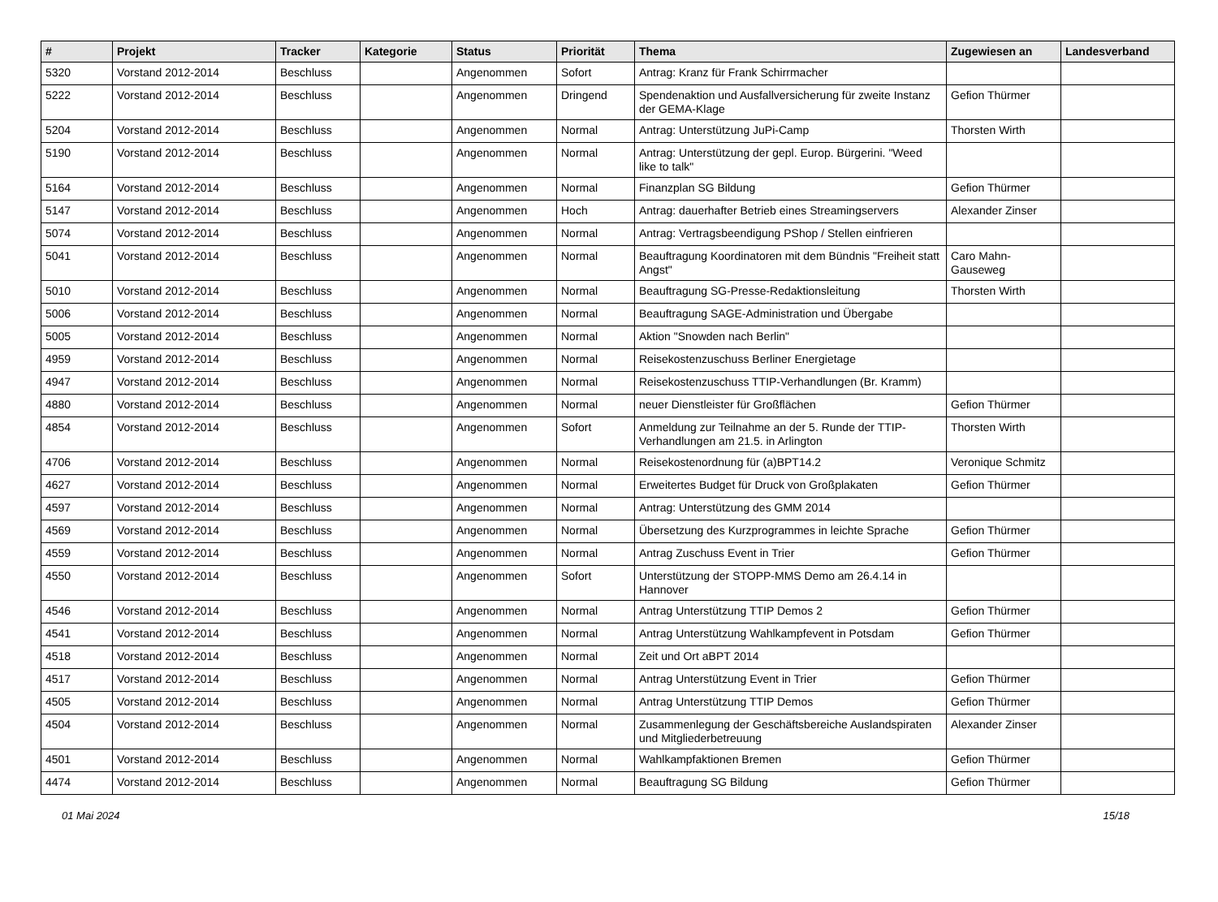| # | Projekt | Tracker | Kategorie | Status | Priorität | Thema | Zugewiesen an | Landesverband |
| --- | --- | --- | --- | --- | --- | --- | --- | --- |
| 5320 | Vorstand 2012-2014 | Beschluss | | Angenommen | Sofort | Antrag: Kranz für Frank Schirrmacher | | |
| 5222 | Vorstand 2012-2014 | Beschluss | | Angenommen | Dringend | Spendenaktion und Ausfallversicherung für zweite Instanz der GEMA-Klage | Gefion Thürmer | |
| 5204 | Vorstand 2012-2014 | Beschluss | | Angenommen | Normal | Antrag: Unterstützung JuPi-Camp | Thorsten Wirth | |
| 5190 | Vorstand 2012-2014 | Beschluss | | Angenommen | Normal | Antrag: Unterstützung der gepl. Europ. Bürgerini. "Weed like to talk" | | |
| 5164 | Vorstand 2012-2014 | Beschluss | | Angenommen | Normal | Finanzplan SG Bildung | Gefion Thürmer | |
| 5147 | Vorstand 2012-2014 | Beschluss | | Angenommen | Hoch | Antrag: dauerhafter Betrieb eines Streamingservers | Alexander Zinser | |
| 5074 | Vorstand 2012-2014 | Beschluss | | Angenommen | Normal | Antrag: Vertragsbeendigung PShop / Stellen einfrieren | | |
| 5041 | Vorstand 2012-2014 | Beschluss | | Angenommen | Normal | Beauftragung Koordinatoren mit dem Bündnis "Freiheit statt Angst" | Caro Mahn-Gauseweg | |
| 5010 | Vorstand 2012-2014 | Beschluss | | Angenommen | Normal | Beauftragung SG-Presse-Redaktionsleitung | Thorsten Wirth | |
| 5006 | Vorstand 2012-2014 | Beschluss | | Angenommen | Normal | Beauftragung SAGE-Administration und Übergabe | | |
| 5005 | Vorstand 2012-2014 | Beschluss | | Angenommen | Normal | Aktion "Snowden nach Berlin" | | |
| 4959 | Vorstand 2012-2014 | Beschluss | | Angenommen | Normal | Reisekostenzuschuss Berliner Energietage | | |
| 4947 | Vorstand 2012-2014 | Beschluss | | Angenommen | Normal | Reisekostenzuschuss TTIP-Verhandlungen (Br. Kramm) | | |
| 4880 | Vorstand 2012-2014 | Beschluss | | Angenommen | Normal | neuer Dienstleister für Großflächen | Gefion Thürmer | |
| 4854 | Vorstand 2012-2014 | Beschluss | | Angenommen | Sofort | Anmeldung zur Teilnahme an der 5. Runde der TTIP-Verhandlungen am 21.5. in Arlington | Thorsten Wirth | |
| 4706 | Vorstand 2012-2014 | Beschluss | | Angenommen | Normal | Reisekostenordnung für (a)BPT14.2 | Veronique Schmitz | |
| 4627 | Vorstand 2012-2014 | Beschluss | | Angenommen | Normal | Erweitertes Budget für Druck von Großplakaten | Gefion Thürmer | |
| 4597 | Vorstand 2012-2014 | Beschluss | | Angenommen | Normal | Antrag: Unterstützung des GMM 2014 | | |
| 4569 | Vorstand 2012-2014 | Beschluss | | Angenommen | Normal | Übersetzung des Kurzprogrammes in leichte Sprache | Gefion Thürmer | |
| 4559 | Vorstand 2012-2014 | Beschluss | | Angenommen | Normal | Antrag Zuschuss Event in Trier | Gefion Thürmer | |
| 4550 | Vorstand 2012-2014 | Beschluss | | Angenommen | Sofort | Unterstützung der STOPP-MMS Demo am 26.4.14 in Hannover | | |
| 4546 | Vorstand 2012-2014 | Beschluss | | Angenommen | Normal | Antrag Unterstützung TTIP Demos 2 | Gefion Thürmer | |
| 4541 | Vorstand 2012-2014 | Beschluss | | Angenommen | Normal | Antrag Unterstützung Wahlkampfevent in Potsdam | Gefion Thürmer | |
| 4518 | Vorstand 2012-2014 | Beschluss | | Angenommen | Normal | Zeit und Ort aBPT 2014 | | |
| 4517 | Vorstand 2012-2014 | Beschluss | | Angenommen | Normal | Antrag Unterstützung Event in Trier | Gefion Thürmer | |
| 4505 | Vorstand 2012-2014 | Beschluss | | Angenommen | Normal | Antrag Unterstützung TTIP Demos | Gefion Thürmer | |
| 4504 | Vorstand 2012-2014 | Beschluss | | Angenommen | Normal | Zusammenlegung der Geschäftsbereiche Auslandspiraten und Mitgliederbetreuung | Alexander Zinser | |
| 4501 | Vorstand 2012-2014 | Beschluss | | Angenommen | Normal | Wahlkampfaktionen Bremen | Gefion Thürmer | |
| 4474 | Vorstand 2012-2014 | Beschluss | | Angenommen | Normal | Beauftragung SG Bildung | Gefion Thürmer | |
01 Mai 2024 15/18